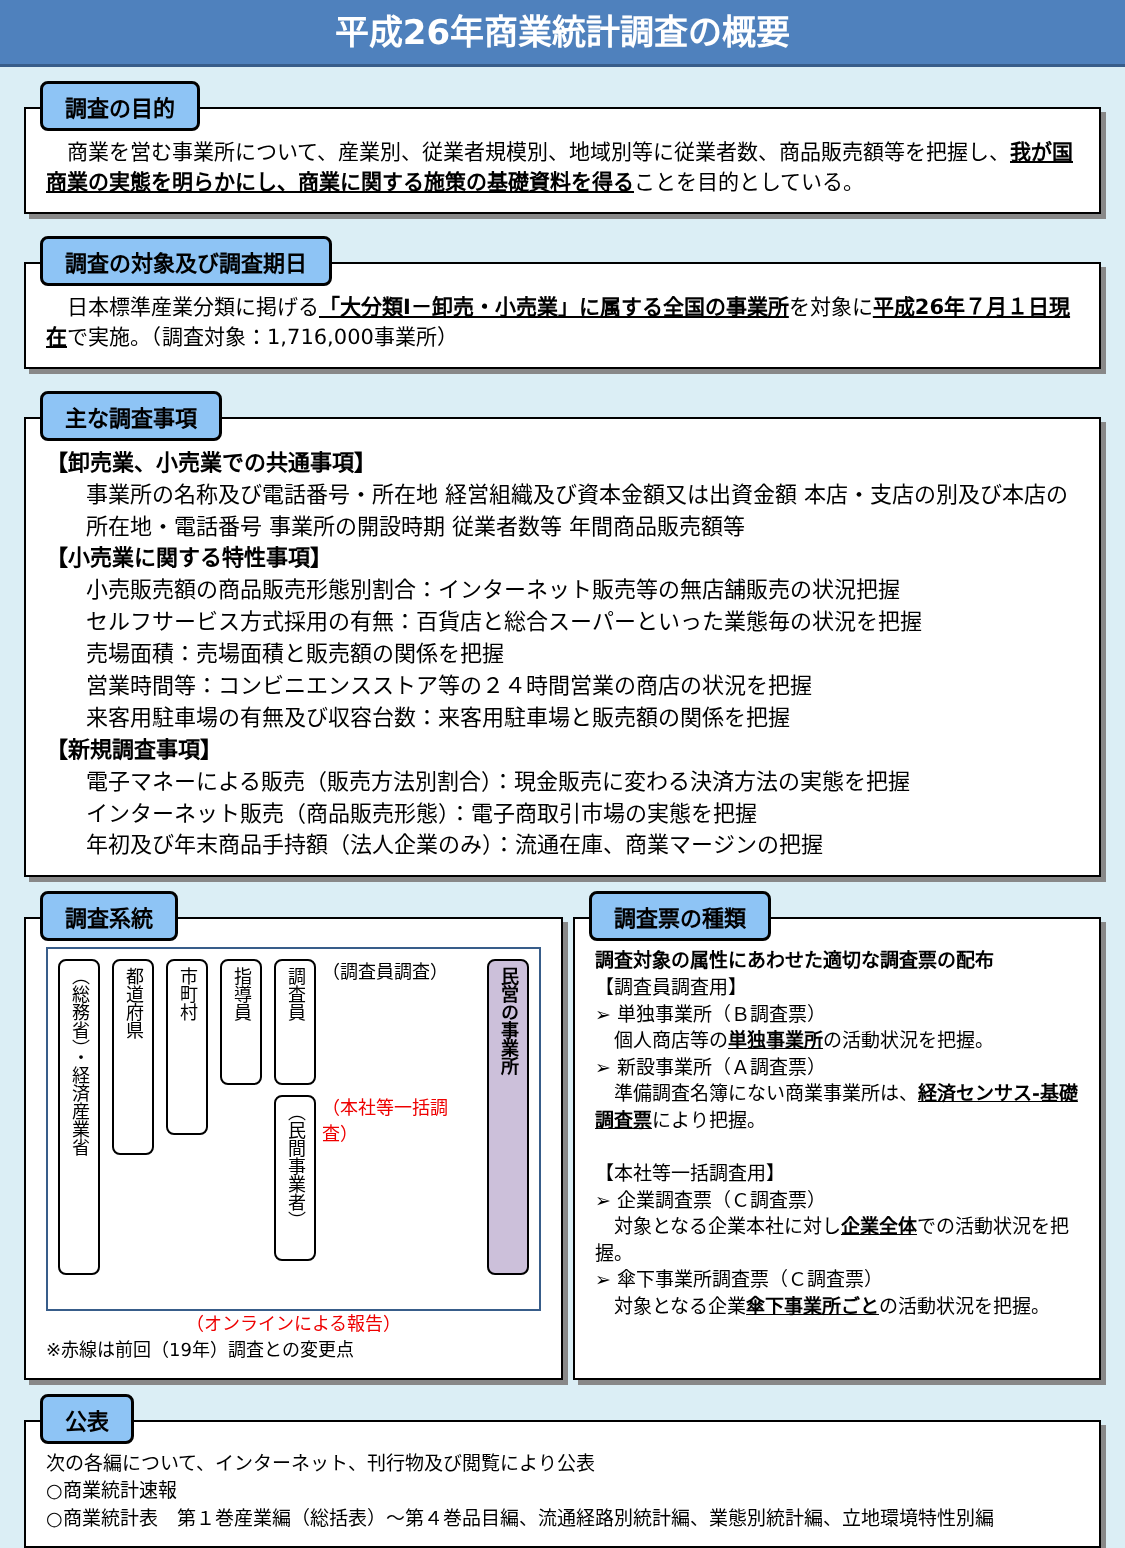平成26年商業統計調査の概要
調査の目的
　商業を営む事業所について、産業別、従業者規模別、地域別等に従業者数、商品販売額等を把握し、我が国商業の実態を明らかにし、商業に関する施策の基礎資料を得ることを目的としている。
調査の対象及び調査期日
　日本標準産業分類に掲げる「大分類I－卸売・小売業」に属する全国の事業所を対象に平成26年７月１日現在で実施。（調査対象：1,716,000事業所）
主な調査事項
【卸売業、小売業での共通事項】
事業所の名称及び電話番号・所在地 経営組織及び資本金額又は出資金額 本店・支店の別及び本店の所在地・電話番号 事業所の開設時期 従業者数等 年間商品販売額等
【小売業に関する特性事項】
小売販売額の商品販売形態別割合：インターネット販売等の無店舗販売の状況把握
セルフサービス方式採用の有無：百貨店と総合スーパーといった業態毎の状況を把握
売場面積：売場面積と販売額の関係を把握
営業時間等：コンビニエンスストア等の２４時間営業の商店の状況を把握
来客用駐車場の有無及び収容台数：来客用駐車場と販売額の関係を把握
【新規調査事項】
電子マネーによる販売（販売方法別割合）：現金販売に変わる決済方法の実態を把握
インターネット販売（商品販売形態）：電子商取引市場の実態を把握
年初及び年末商品手持額（法人企業のみ）：流通在庫、商業マージンの把握
調査系統
（総務省）・経済産業省
都道府県
市町村
指導員
調査員
（調査員調査）
（民間事業者）
（本社等一括調査）
民営の事業所
（オンラインによる報告）
※赤線は前回（19年）調査との変更点
調査票の種類
調査対象の属性にあわせた適切な調査票の配布
【調査員調査用】
➢ 単独事業所（Ｂ調査票）
　個人商店等の単独事業所の活動状況を把握。
➢ 新設事業所（Ａ調査票）
　準備調査名簿にない商業事業所は、経済センサス‐基礎調査票により把握。
【本社等一括調査用】
➢ 企業調査票（Ｃ調査票）
　対象となる企業本社に対し企業全体での活動状況を把握。
➢ 傘下事業所調査票（Ｃ調査票）
　対象となる企業傘下事業所ごとの活動状況を把握。
公表
次の各編について、インターネット、刊行物及び閲覧により公表
○商業統計速報
○商業統計表　第１巻産業編（総括表）～第４巻品目編、流通経路別統計編、業態別統計編、立地環境特性別編